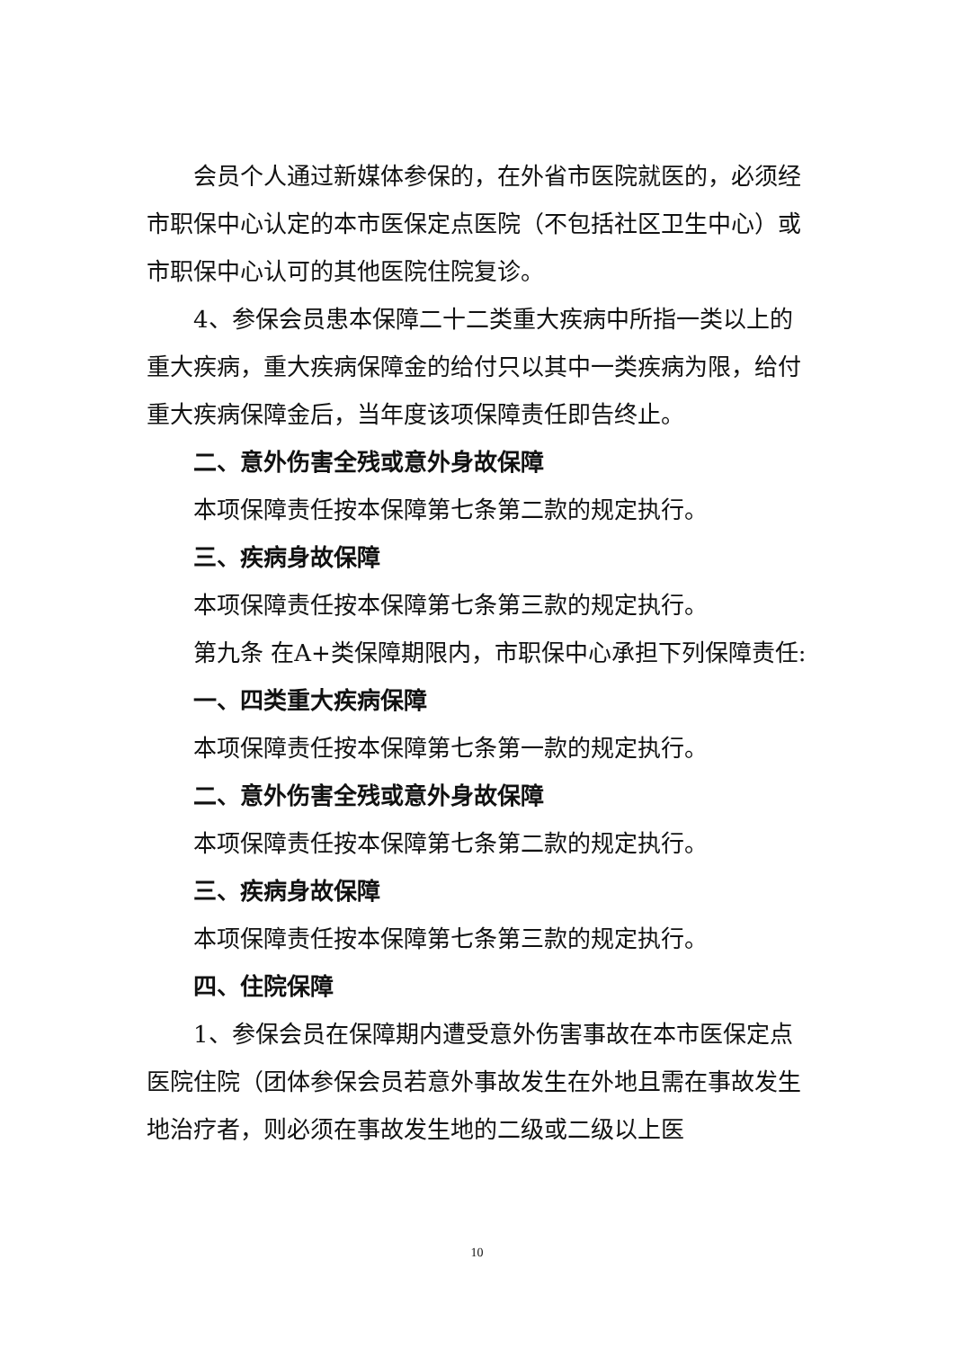会员个人通过新媒体参保的，在外省市医院就医的，必须经市职保中心认定的本市医保定点医院（不包括社区卫生中心）或市职保中心认可的其他医院住院复诊。
4、参保会员患本保障二十二类重大疾病中所指一类以上的重大疾病，重大疾病保障金的给付只以其中一类疾病为限，给付重大疾病保障金后，当年度该项保障责任即告终止。
二、意外伤害全残或意外身故保障
本项保障责任按本保障第七条第二款的规定执行。
三、疾病身故保障
本项保障责任按本保障第七条第三款的规定执行。
第九条 在A+类保障期限内，市职保中心承担下列保障责任:
一、四类重大疾病保障
本项保障责任按本保障第七条第一款的规定执行。
二、意外伤害全残或意外身故保障
本项保障责任按本保障第七条第二款的规定执行。
三、疾病身故保障
本项保障责任按本保障第七条第三款的规定执行。
四、住院保障
1、参保会员在保障期内遭受意外伤害事故在本市医保定点医院住院（团体参保会员若意外事故发生在外地且需在事故发生地治疗者，则必须在事故发生地的二级或二级以上医
10